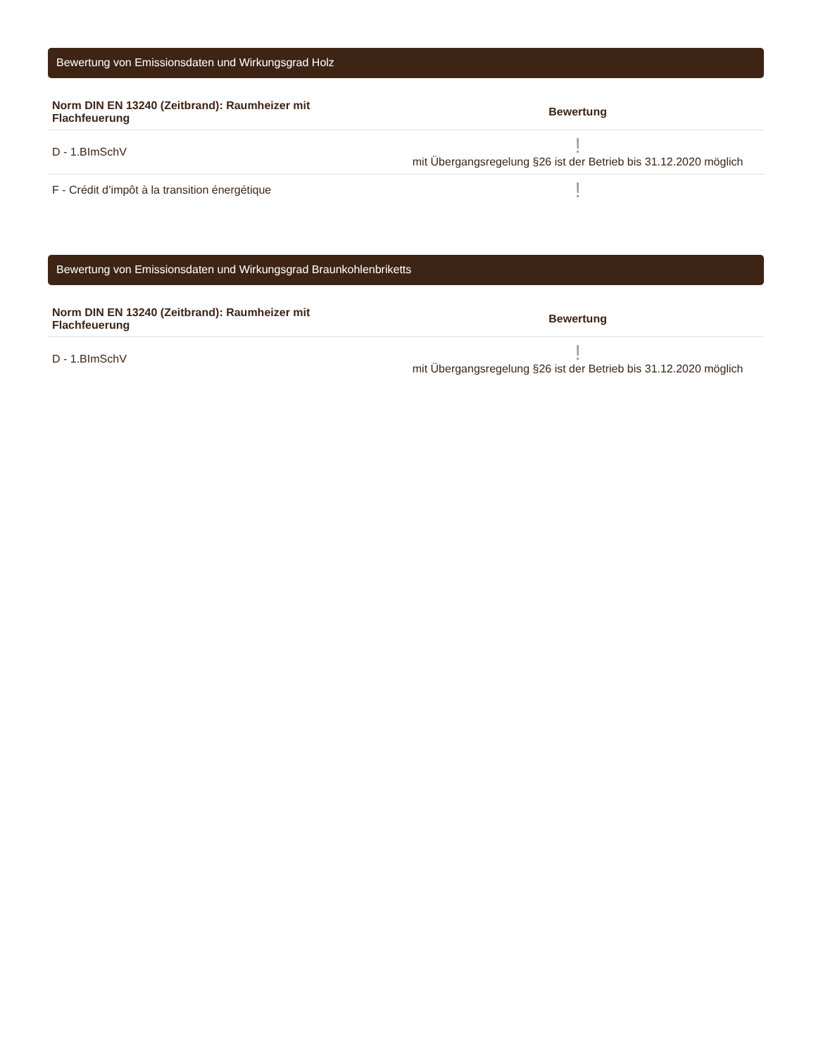Bewertung von Emissionsdaten und Wirkungsgrad Holz
| Norm DIN EN 13240 (Zeitbrand): Raumheizer mit Flachfeuerung | Bewertung |
| --- | --- |
| D - 1.BImSchV | ! mit Übergangsregelung §26 ist der Betrieb bis 31.12.2020 möglich |
| F - Crédit d’impôt à la transition énergétique | ! |
Bewertung von Emissionsdaten und Wirkungsgrad Braunkohlenbriketts
| Norm DIN EN 13240 (Zeitbrand): Raumheizer mit Flachfeuerung | Bewertung |
| --- | --- |
| D - 1.BImSchV | ! mit Übergangsregelung §26 ist der Betrieb bis 31.12.2020 möglich |